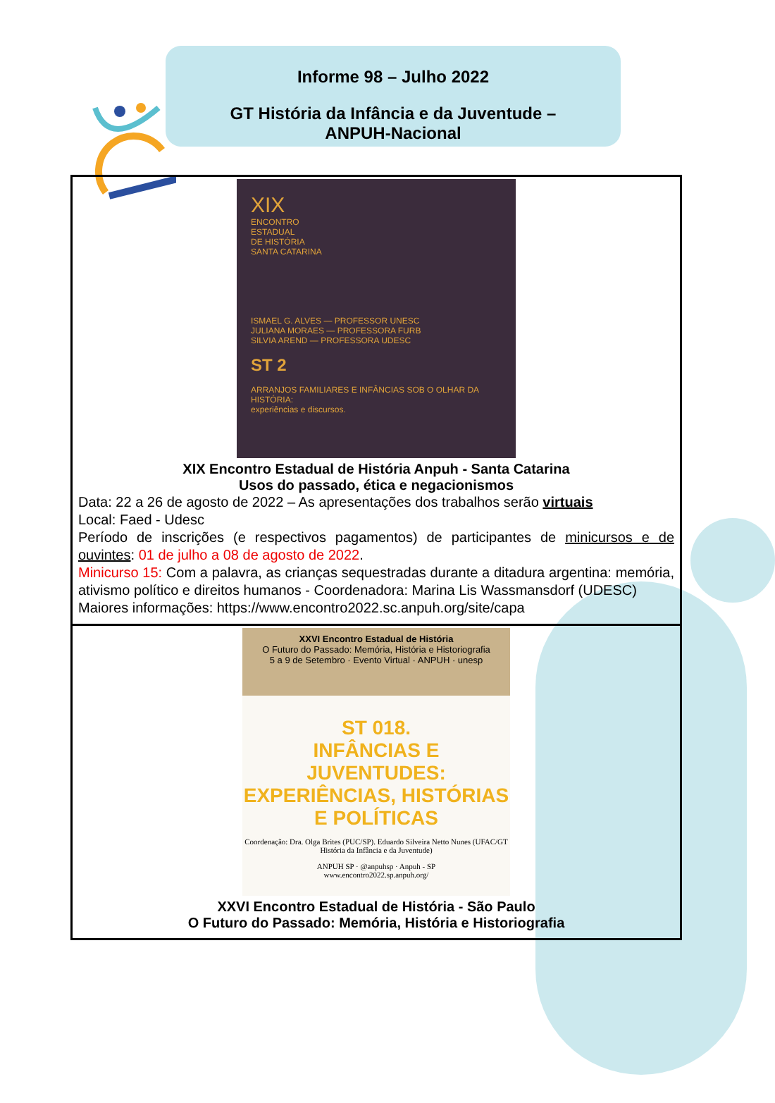Informe 98 – Julho 2022
GT História da Infância e da Juventude –
ANPUH-Nacional
XIX
ENCONTRO
ESTADUAL
DE HISTÓRIA
SANTA CATARINA
ISMAEL G. ALVES — PROFESSOR UNESC
JULIANA MORAES — PROFESSORA FURB
SILVIA AREND — PROFESSORA UDESC
ST 2
ARRANJOS FAMILIARES E INFÂNCIAS SOB O OLHAR DA HISTÓRIA:
experiências e discursos.
XIX Encontro Estadual de História Anpuh - Santa Catarina
Usos do passado, ética e negacionismos
Data: 22 a 26 de agosto de 2022 – As apresentações dos trabalhos serão virtuais
Local: Faed - Udesc
Período de inscrições (e respectivos pagamentos) de participantes de minicursos e de ouvintes: 01 de julho a 08 de agosto de 2022.
Minicurso 15: Com a palavra, as crianças sequestradas durante a ditadura argentina: memória, ativismo político e direitos humanos - Coordenadora: Marina Lis Wassmansdorf (UDESC)
Maiores informações: https://www.encontro2022.sc.anpuh.org/site/capa
XXVI Encontro Estadual de História
O Futuro do Passado: Memória, História e Historiografia
5 a 9 de Setembro · Evento Virtual · ANPUH · unesp
ST 018.
INFÂNCIAS E JUVENTUDES: EXPERIÊNCIAS, HISTÓRIAS E POLÍTICAS
Coordenação: Dra. Olga Brites (PUC/SP). Eduardo Silveira Netto Nunes (UFAC/GT História da Infância e da Juventude)
ANPUH SP · @anpuhsp · Anpuh - SP
www.encontro2022.sp.anpuh.org/
XXVI Encontro Estadual de História - São Paulo
O Futuro do Passado: Memória, História e Historiografia